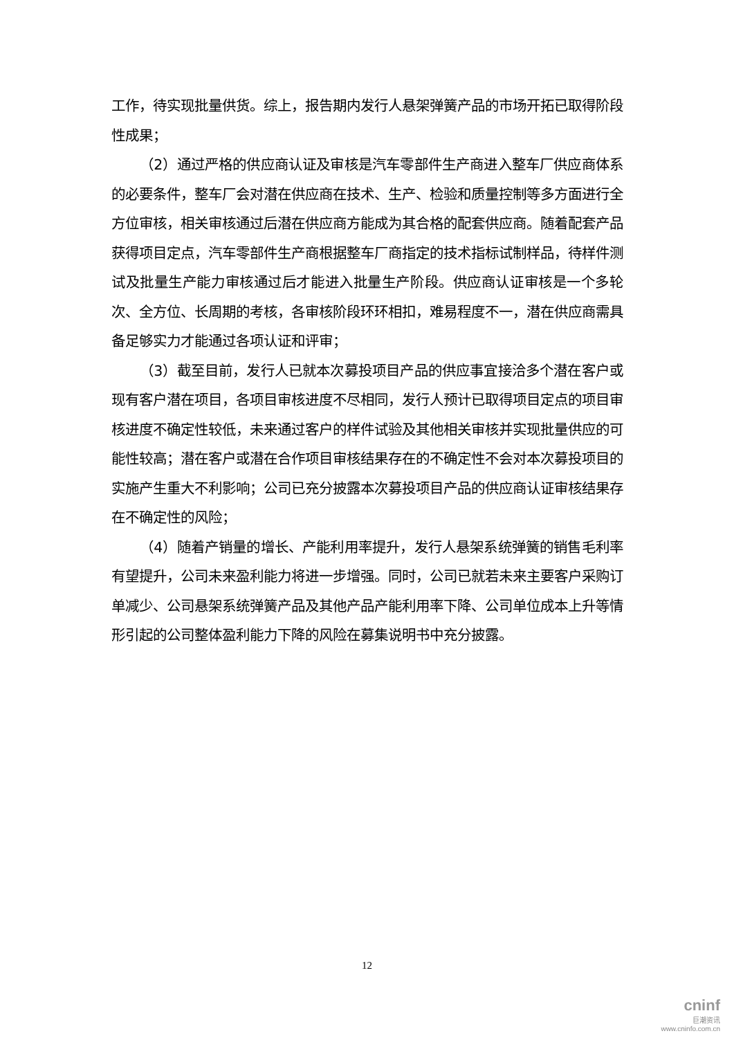工作，待实现批量供货。综上，报告期内发行人悬架弹簧产品的市场开拓已取得阶段性成果；
（2）通过严格的供应商认证及审核是汽车零部件生产商进入整车厂供应商体系的必要条件，整车厂会对潜在供应商在技术、生产、检验和质量控制等多方面进行全方位审核，相关审核通过后潜在供应商方能成为其合格的配套供应商。随着配套产品获得项目定点，汽车零部件生产商根据整车厂商指定的技术指标试制样品，待样件测试及批量生产能力审核通过后才能进入批量生产阶段。供应商认证审核是一个多轮次、全方位、长周期的考核，各审核阶段环环相扣，难易程度不一，潜在供应商需具备足够实力才能通过各项认证和评审；
（3）截至目前，发行人已就本次募投项目产品的供应事宜接洽多个潜在客户或现有客户潜在项目，各项目审核进度不尽相同，发行人预计已取得项目定点的项目审核进度不确定性较低，未来通过客户的样件试验及其他相关审核并实现批量供应的可能性较高；潜在客户或潜在合作项目审核结果存在的不确定性不会对本次募投项目的实施产生重大不利影响；公司已充分披露本次募投项目产品的供应商认证审核结果存在不确定性的风险；
（4）随着产销量的增长、产能利用率提升，发行人悬架系统弹簧的销售毛利率有望提升，公司未来盈利能力将进一步增强。同时，公司已就若未来主要客户采购订单减少、公司悬架系统弹簧产品及其他产品产能利用率下降、公司单位成本上升等情形引起的公司整体盈利能力下降的风险在募集说明书中充分披露。
12
cninf
巨潮资讯
www.cninfo.com.cn